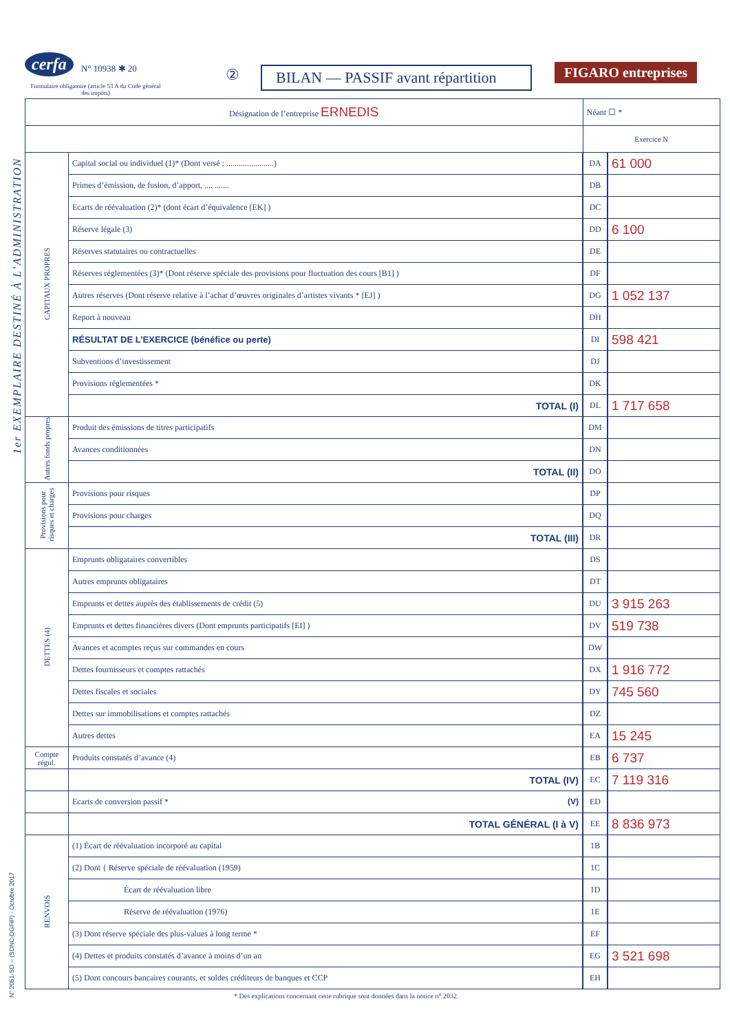cerfa N° 10938 ✱ 20
Formulaire obligatoire (article 53 A du Code général des impôts)
②
BILAN — PASSIF avant répartition
FIGARO entreprises
1er EXEMPLAIRE DESTINÉ À L’ADMINISTRATION
N° 2051-SD – (SDNC-DGFiP) - Octobre 2017
| Désignation de l’entreprise ERNEDIS | | Néant ☐ * | |
| | | Exercice N | |
| CAPITAUX PROPRES | Capital social ou individuel (1)* (Dont versé : .......................) | DA | 61 000 |
| | Primes d’émission, de fusion, d’apport, .... ....... | DB | |
| | Ecarts de réévaluation (2)* (dont écart d’équivalence [EK] ) | DC | |
| | Réserve légale (3) | DD | 6 100 |
| | Réserves statutaires ou contractuelles | DE | |
| | Réserves réglementées (3)* (Dont réserve spéciale des provisions pour fluctuation des cours [B1] ) | DF | |
| | Autres réserves (Dont réserve relative à l’achat d’œuvres originales d’artistes vivants * [EJ] ) | DG | 1 052 137 |
| | Report à nouveau | DH | |
| | RÉSULTAT DE L’EXERCICE (bénéfice ou perte) | DI | 598 421 |
| | Subventions d’investissement | DJ | |
| | Provisions réglementées * | DK | |
| | TOTAL (I) | DL | 1 717 658 |
| Autres fonds propres | Produit des émissions de titres participatifs | DM | |
| | Avances conditionnées | DN | |
| | TOTAL (II) | DO | |
| Provisions pour risques et charges | Provisions pour risques | DP | |
| | Provisions pour charges | DQ | |
| | TOTAL (III) | DR | |
| DETTES (4) | Emprunts obligataires convertibles | DS | |
| | Autres emprunts obligataires | DT | |
| | Emprunts et dettes auprès des établissements de crédit (5) | DU | 3 915 263 |
| | Emprunts et dettes financières divers (Dont emprunts participatifs [EI] ) | DV | 519 738 |
| | Avances et acomptes reçus sur commandes en cours | DW | |
| | Dettes fournisseurs et comptes rattachés | DX | 1 916 772 |
| | Dettes fiscales et sociales | DY | 745 560 |
| | Dettes sur immobilisations et comptes rattachés | DZ | |
| | Autres dettes | EA | 15 245 |
| Compte régul. | Produits constatés d’avance (4) | EB | 6 737 |
| | TOTAL (IV) | EC | 7 119 316 |
| | Ecarts de conversion passif * (V) | ED | |
| | TOTAL GÉNÉRAL (I à V) | EE | 8 836 973 |
| RENVOIS | (1) Écart de réévaluation incorporé au capital | 1B | |
| | (2) Dont { Réserve spéciale de réévaluation (1959) | 1C | |
| | Écart de réévaluation libre | 1D | |
| | Réserve de réévaluation (1976) | 1E | |
| | (3) Dont réserve spéciale des plus-values à long terme * | EF | |
| | (4) Dettes et produits constatés d’avance à moins d’un an | EG | 3 521 698 |
| | (5) Dont concours bancaires courants, et soldes créditeurs de banques et CCP | EH | |
* Des explications concernant cette rubrique sont données dans la notice n° 2032.